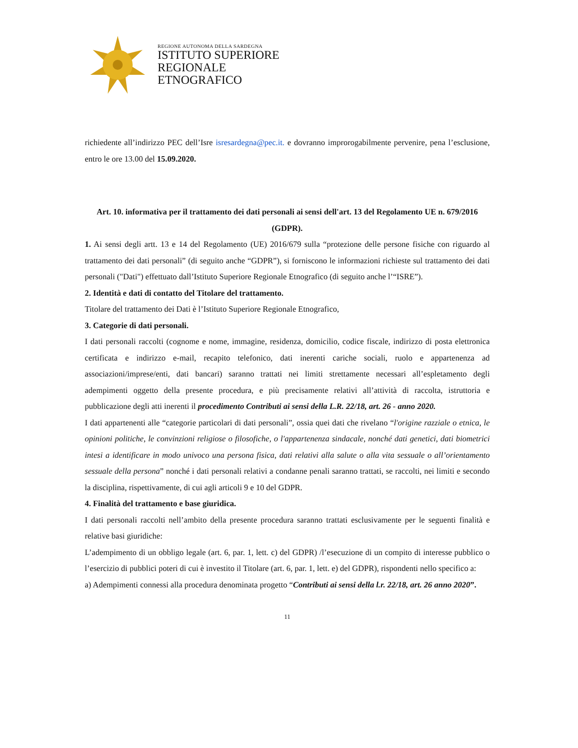REGIONE AUTONOMA DELLA SARDEGNA
ISTITUTO SUPERIORE
REGIONALE
ETNOGRAFICO
richiedente all’indirizzo PEC dell’Isre isresardegna@pec.it. e dovranno improrogabilmente pervenire, pena l’esclusione, entro le ore 13.00 del 15.09.2020.
Art. 10. informativa per il trattamento dei dati personali ai sensi dell'art. 13 del Regolamento UE n. 679/2016 (GDPR).
1. Ai sensi degli artt. 13 e 14 del Regolamento (UE) 2016/679 sulla “protezione delle persone fisiche con riguardo al trattamento dei dati personali” (di seguito anche “GDPR”), si forniscono le informazioni richieste sul trattamento dei dati personali ("Dati") effettuato dall’Istituto Superiore Regionale Etnografico (di seguito anche l’“ISRE”).
2. Identità e dati di contatto del Titolare del trattamento.
Titolare del trattamento dei Dati è l’Istituto Superiore Regionale Etnografico,
3. Categorie di dati personali.
I dati personali raccolti (cognome e nome, immagine, residenza, domicilio, codice fiscale, indirizzo di posta elettronica certificata e indirizzo e-mail, recapito telefonico, dati inerenti cariche sociali, ruolo e appartenenza ad associazioni/imprese/enti, dati bancari) saranno trattati nei limiti strettamente necessari all’espletamento degli adempimenti oggetto della presente procedura, e più precisamente relativi all’attività di raccolta, istruttoria e pubblicazione degli atti inerenti il procedimento Contributi ai sensi della L.R. 22/18, art. 26 - anno 2020.
I dati appartenenti alle “categorie particolari di dati personali”, ossia quei dati che rivelano “l'origine razziale o etnica, le opinioni politiche, le convinzioni religiose o filosofiche, o l'appartenenza sindacale, nonché dati genetici, dati biometrici intesi a identificare in modo univoco una persona fisica, dati relativi alla salute o alla vita sessuale o all’orientamento sessuale della persona” nonché i dati personali relativi a condanne penali saranno trattati, se raccolti, nei limiti e secondo la disciplina, rispettivamente, di cui agli articoli 9 e 10 del GDPR.
4. Finalità del trattamento e base giuridica.
I dati personali raccolti nell’ambito della presente procedura saranno trattati esclusivamente per le seguenti finalità e relative basi giuridiche:
L’adempimento di un obbligo legale (art. 6, par. 1, lett. c) del GDPR) /l’esecuzione di un compito di interesse pubblico o l’esercizio di pubblici poteri di cui è investito il Titolare (art. 6, par. 1, lett. e) del GDPR), rispondenti nello specifico a:
a) Adempimenti connessi alla procedura denominata progetto “Contributi ai sensi della l.r. 22/18, art. 26 anno 2020”.
11